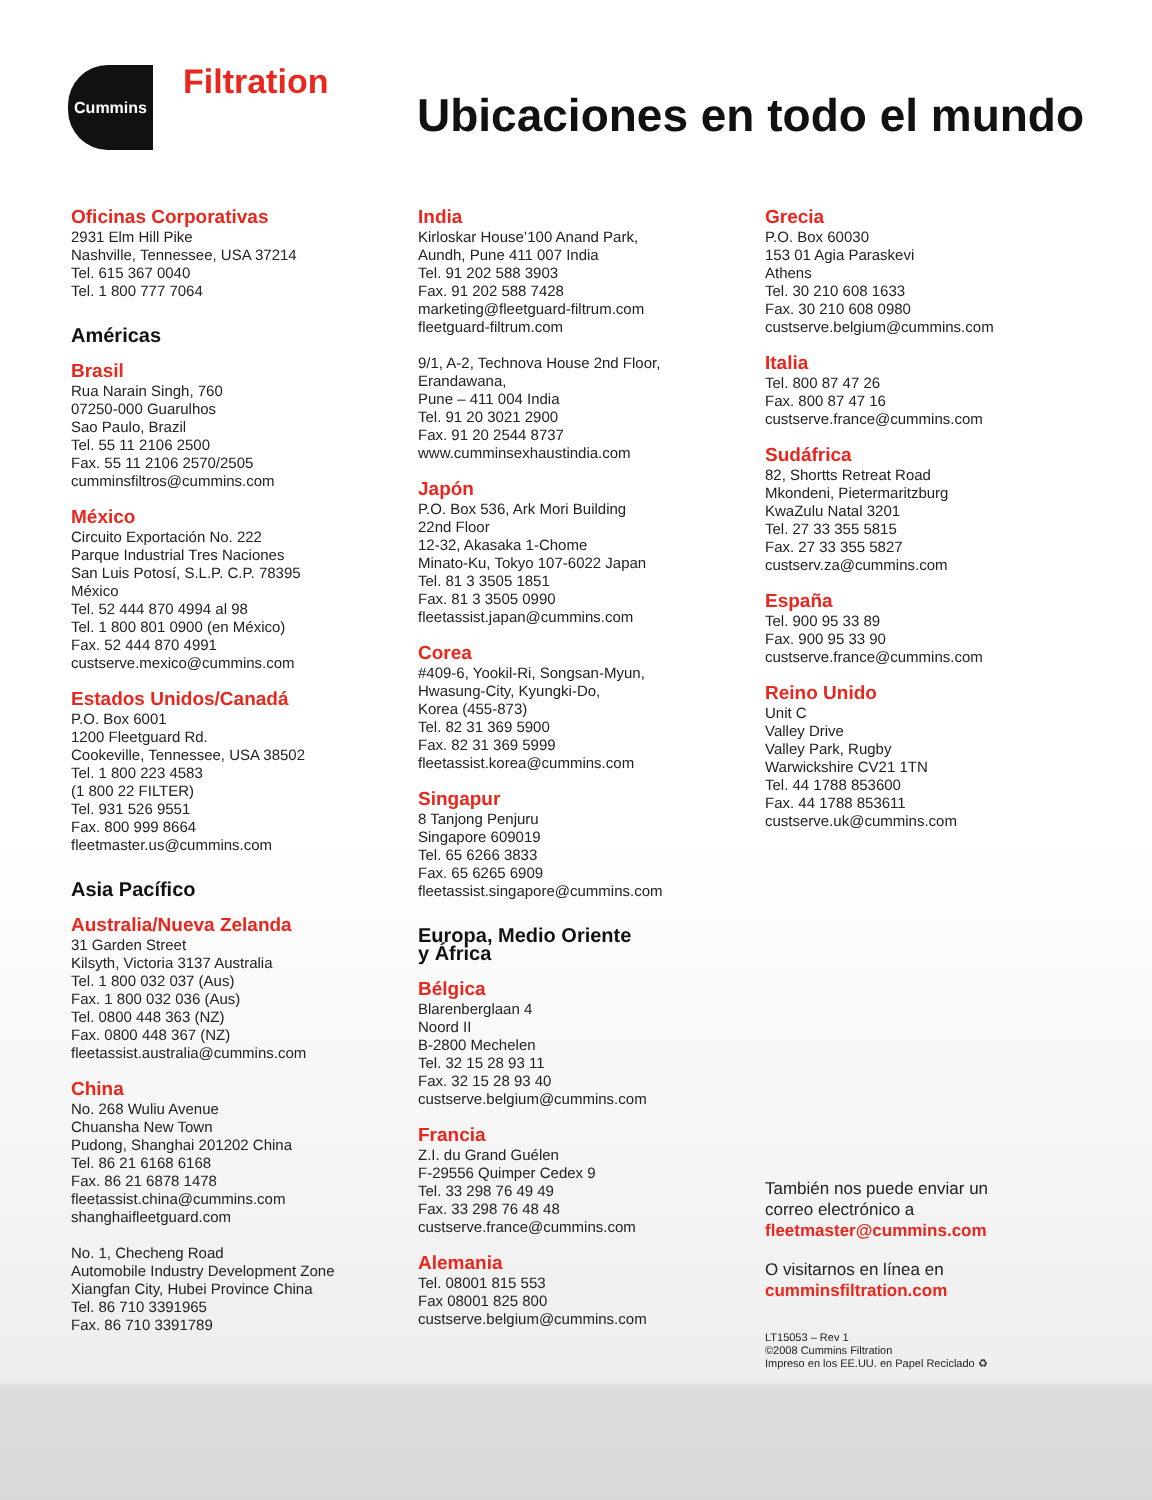Cummins
Filtration
Ubicaciones en todo el mundo
Oficinas Corporativas
2931 Elm Hill Pike
Nashville, Tennessee, USA 37214
Tel. 615 367 0040
Tel. 1 800 777 7064
Américas
Brasil
Rua Narain Singh, 760
07250-000 Guarulhos
Sao Paulo, Brazil
Tel. 55 11 2106 2500
Fax. 55 11 2106 2570/2505
cumminsfiltros@cummins.com
México
Circuito Exportación No. 222
Parque Industrial Tres Naciones
San Luis Potosí, S.L.P. C.P. 78395
México
Tel. 52 444 870 4994 al 98
Tel. 1 800 801 0900 (en México)
Fax. 52 444 870 4991
custserve.mexico@cummins.com
Estados Unidos/Canadá
P.O. Box 6001
1200 Fleetguard Rd.
Cookeville, Tennessee, USA 38502
Tel. 1 800 223 4583
(1 800 22 FILTER)
Tel. 931 526 9551
Fax. 800 999 8664
fleetmaster.us@cummins.com
Asia Pacífico
Australia/Nueva Zelanda
31 Garden Street
Kilsyth, Victoria 3137 Australia
Tel. 1 800 032 037 (Aus)
Fax. 1 800 032 036 (Aus)
Tel. 0800 448 363 (NZ)
Fax. 0800 448 367 (NZ)
fleetassist.australia@cummins.com
China
No. 268 Wuliu Avenue
Chuansha New Town
Pudong, Shanghai 201202 China
Tel. 86 21 6168 6168
Fax. 86 21 6878 1478
fleetassist.china@cummins.com
shanghaifleetguard.com
No. 1, Checheng Road
Automobile Industry Development Zone
Xiangfan City, Hubei Province China
Tel. 86 710 3391965
Fax. 86 710 3391789
India
Kirloskar House’100 Anand Park,
Aundh, Pune 411 007 India
Tel. 91 202 588 3903
Fax. 91 202 588 7428
marketing@fleetguard-filtrum.com
fleetguard-filtrum.com
9/1, A-2, Technova House 2nd Floor,
Erandawana,
Pune – 411 004 India
Tel. 91 20 3021 2900
Fax. 91 20 2544 8737
www.cumminsexhaustindia.com
Japón
P.O. Box 536, Ark Mori Building
22nd Floor
12-32, Akasaka 1-Chome
Minato-Ku, Tokyo 107-6022 Japan
Tel. 81 3 3505 1851
Fax. 81 3 3505 0990
fleetassist.japan@cummins.com
Corea
#409-6, Yookil-Ri, Songsan-Myun,
Hwasung-City, Kyungki-Do,
Korea (455-873)
Tel. 82 31 369 5900
Fax. 82 31 369 5999
fleetassist.korea@cummins.com
Singapur
8 Tanjong Penjuru
Singapore 609019
Tel. 65 6266 3833
Fax. 65 6265 6909
fleetassist.singapore@cummins.com
Europa, Medio Oriente
y África
Bélgica
Blarenberglaan 4
Noord II
B-2800 Mechelen
Tel. 32 15 28 93 11
Fax. 32 15 28 93 40
custserve.belgium@cummins.com
Francia
Z.I. du Grand Guélen
F-29556 Quimper Cedex 9
Tel. 33 298 76 49 49
Fax. 33 298 76 48 48
custserve.france@cummins.com
Alemania
Tel. 08001 815 553
Fax 08001 825 800
custserve.belgium@cummins.com
Grecia
P.O. Box 60030
153 01 Agia Paraskevi
Athens
Tel. 30 210 608 1633
Fax. 30 210 608 0980
custserve.belgium@cummins.com
Italia
Tel. 800 87 47 26
Fax. 800 87 47 16
custserve.france@cummins.com
Sudáfrica
82, Shortts Retreat Road
Mkondeni, Pietermaritzburg
KwaZulu Natal 3201
Tel. 27 33 355 5815
Fax. 27 33 355 5827
custserv.za@cummins.com
España
Tel. 900 95 33 89
Fax. 900 95 33 90
custserve.france@cummins.com
Reino Unido
Unit C
Valley Drive
Valley Park, Rugby
Warwickshire CV21 1TN
Tel. 44 1788 853600
Fax. 44 1788 853611
custserve.uk@cummins.com
También nos puede enviar un
correo electrónico a
fleetmaster@cummins.com
O visitarnos en línea en
cumminsfiltration.com
LT15053 – Rev 1
©2008 Cummins Filtration
Impreso en los EE.UU. en Papel Reciclado ♻